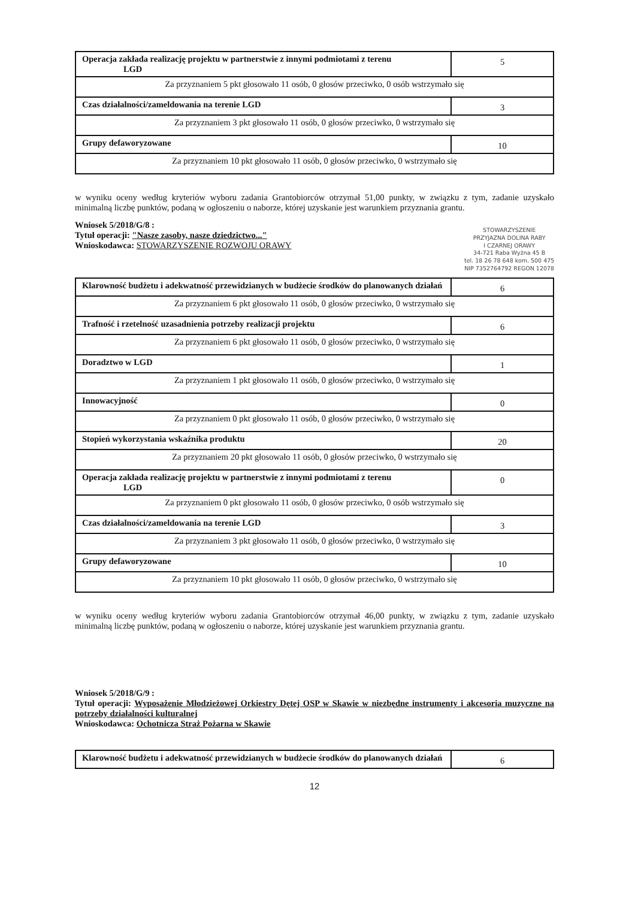| Operacja zakłada realizację projektu w partnerstwie z innymi podmiotami z terenu LGD | 5 |
| Za przyznaniem 5 pkt głosowało 11 osób, 0 głosów przeciwko, 0 osób wstrzymało się | |
| Czas działalności/zameldowania na terenie LGD | 3 |
| Za przyznaniem 3 pkt głosowało 11 osób, 0 głosów przeciwko, 0 wstrzymało się | |
| Grupy defaworyzowane | 10 |
| Za przyznaniem 10 pkt głosowało 11 osób, 0 głosów przeciwko, 0 wstrzymało się | |
w wyniku oceny według kryteriów wyboru zadania Grantobiorców otrzymał 51,00 punkty, w związku z tym, zadanie uzyskało minimalną liczbę punktów, podaną w ogłoszeniu o naborze, której uzyskanie jest warunkiem przyznania grantu.
Wniosek 5/2018/G/8 :
Tytuł operacji: "Nasze zasoby, nasze dziedzictwo..."
Wnioskodawca: STOWARZYSZENIE ROZWOJU ORAWY
| Klarowność budżetu i adekwatność przewidzianych w budżecie środków do planowanych działań | 6 |
| Za przyznaniem 6 pkt głosowało 11 osób, 0 głosów przeciwko, 0 wstrzymało się | |
| Trafność i rzetelność uzasadnienia potrzeby realizacji projektu | 6 |
| Za przyznaniem 6 pkt głosowało 11 osób, 0 głosów przeciwko, 0 wstrzymało się | |
| Doradztwo w LGD | 1 |
| Za przyznaniem 1 pkt głosowało 11 osób, 0 głosów przeciwko, 0 wstrzymało się | |
| Innowacyjność | 0 |
| Za przyznaniem 0 pkt głosowało 11 osób, 0 głosów przeciwko, 0 wstrzymało się | |
| Stopień wykorzystania wskaźnika produktu | 20 |
| Za przyznaniem 20 pkt głosowało 11 osób, 0 głosów przeciwko, 0 wstrzymało się | |
| Operacja zakłada realizację projektu w partnerstwie z innymi podmiotami z terenu LGD | 0 |
| Za przyznaniem 0 pkt głosowało 11 osób, 0 głosów przeciwko, 0 osób wstrzymało się | |
| Czas działalności/zameldowania na terenie LGD | 3 |
| Za przyznaniem 3 pkt głosowało 11 osób, 0 głosów przeciwko, 0 wstrzymało się | |
| Grupy defaworyzowane | 10 |
| Za przyznaniem 10 pkt głosowało 11 osób, 0 głosów przeciwko, 0 wstrzymało się | |
w wyniku oceny według kryteriów wyboru zadania Grantobiorców otrzymał 46,00 punkty, w związku z tym, zadanie uzyskało minimalną liczbę punktów, podaną w ogłoszeniu o naborze, której uzyskanie jest warunkiem przyznania grantu.
Wniosek 5/2018/G/9 :
Tytuł operacji: Wyposażenie Młodzieżowej Orkiestry Dętej OSP w Skawie w niezbędne instrumenty i akcesoria muzyczne na potrzeby działalności kulturalnej
Wnioskodawca: Ochotnicza Straż Pożarna w Skawie
| Klarowność budżetu i adekwatność przewidzianych w budżecie środków do planowanych działań | 6 |
12
STOWARZYSZENIE
PRZYJAZNA DOLINA RABY
I CZARNEJ ORAWY
34-721 Raba Wyżna 45 B
tel. 18 26 78 648 kom. 500 475
NIP 7352764792 REGON 12078